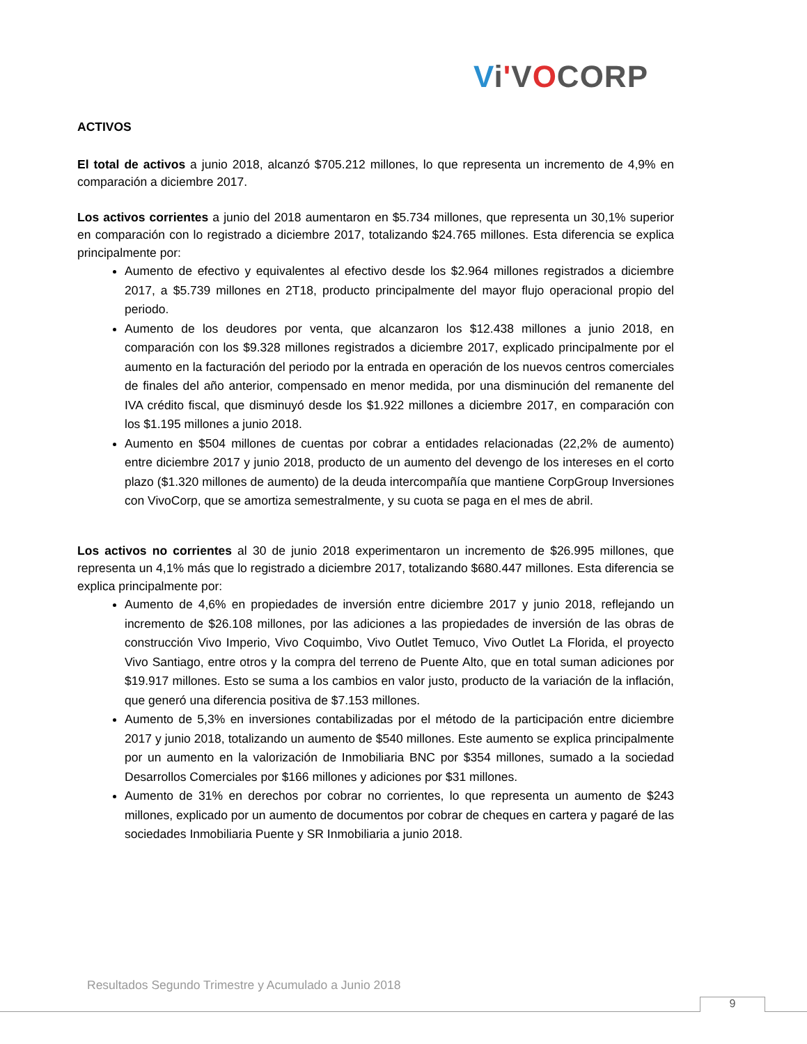Vi'VOCORP
ACTIVOS
El total de activos a junio 2018, alcanzó $705.212 millones, lo que representa un incremento de 4,9% en comparación a diciembre 2017.
Los activos corrientes a junio del 2018 aumentaron en $5.734 millones, que representa un 30,1% superior en comparación con lo registrado a diciembre 2017, totalizando $24.765 millones. Esta diferencia se explica principalmente por:
Aumento de efectivo y equivalentes al efectivo desde los $2.964 millones registrados a diciembre 2017, a $5.739 millones en 2T18, producto principalmente del mayor flujo operacional propio del periodo.
Aumento de los deudores por venta, que alcanzaron los $12.438 millones a junio 2018, en comparación con los $9.328 millones registrados a diciembre 2017, explicado principalmente por el aumento en la facturación del periodo por la entrada en operación de los nuevos centros comerciales de finales del año anterior, compensado en menor medida, por una disminución del remanente del IVA crédito fiscal, que disminuyó desde los $1.922 millones a diciembre 2017, en comparación con los $1.195 millones a junio 2018.
Aumento en $504 millones de cuentas por cobrar a entidades relacionadas (22,2% de aumento) entre diciembre 2017 y junio 2018, producto de un aumento del devengo de los intereses en el corto plazo ($1.320 millones de aumento) de la deuda intercompañía que mantiene CorpGroup Inversiones con VivoCorp, que se amortiza semestralmente, y su cuota se paga en el mes de abril.
Los activos no corrientes al 30 de junio 2018 experimentaron un incremento de $26.995 millones, que representa un 4,1% más que lo registrado a diciembre 2017, totalizando $680.447 millones. Esta diferencia se explica principalmente por:
Aumento de 4,6% en propiedades de inversión entre diciembre 2017 y junio 2018, reflejando un incremento de $26.108 millones, por las adiciones a las propiedades de inversión de las obras de construcción Vivo Imperio, Vivo Coquimbo, Vivo Outlet Temuco, Vivo Outlet La Florida, el proyecto Vivo Santiago, entre otros y la compra del terreno de Puente Alto, que en total suman adiciones por $19.917 millones. Esto se suma a los cambios en valor justo, producto de la variación de la inflación, que generó una diferencia positiva de $7.153 millones.
Aumento de 5,3% en inversiones contabilizadas por el método de la participación entre diciembre 2017 y junio 2018, totalizando un aumento de $540 millones. Este aumento se explica principalmente por un aumento en la valorización de Inmobiliaria BNC por $354 millones, sumado a la sociedad Desarrollos Comerciales por $166 millones y adiciones por $31 millones.
Aumento de 31% en derechos por cobrar no corrientes, lo que representa un aumento de $243 millones, explicado por un aumento de documentos por cobrar de cheques en cartera y pagaré de las sociedades Inmobiliaria Puente y SR Inmobiliaria a junio 2018.
Resultados Segundo Trimestre y Acumulado a Junio 2018
9